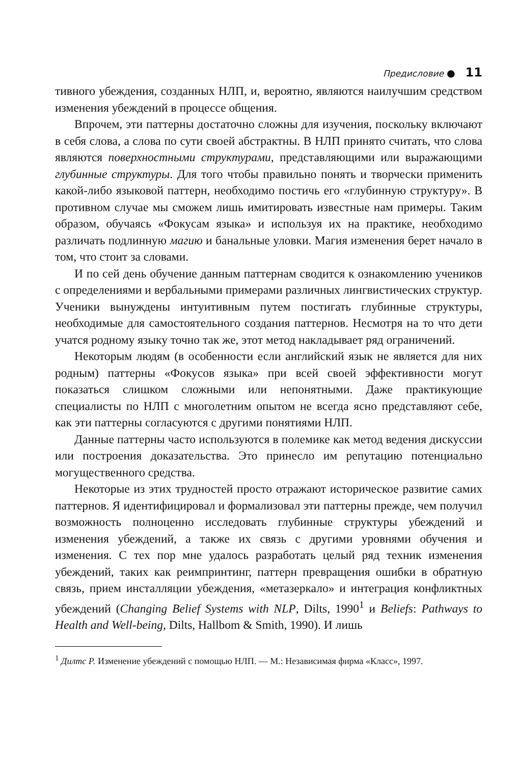Предисловие ● 11
тивного убеждения, созданных НЛП, и, вероятно, являются наилучшим средством изменения убеждений в процессе общения.
Впрочем, эти паттерны достаточно сложны для изучения, поскольку включают в себя слова, а слова по сути своей абстрактны. В НЛП принято считать, что слова являются поверхностными структурами, представляющими или выражающими глубинные структуры. Для того чтобы правильно понять и творчески применить какой-либо языковой паттерн, необходимо постичь его «глубинную структуру». В противном случае мы сможем лишь имитировать известные нам примеры. Таким образом, обучаясь «Фокусам языка» и используя их на практике, необходимо различать подлинную магию и банальные уловки. Магия изменения берет начало в том, что стоит за словами.
И по сей день обучение данным паттернам сводится к ознакомлению учеников с определениями и вербальными примерами различных лингвистических структур. Ученики вынуждены интуитивным путем постигать глубинные структуры, необходимые для самостоятельного создания паттернов. Несмотря на то что дети учатся родному языку точно так же, этот метод накладывает ряд ограничений.
Некоторым людям (в особенности если английский язык не является для них родным) паттерны «Фокусов языка» при всей своей эффективности могут показаться слишком сложными или непонятными. Даже практикующие специалисты по НЛП с многолетним опытом не всегда ясно представляют себе, как эти паттерны согласуются с другими понятиями НЛП.
Данные паттерны часто используются в полемике как метод ведения дискуссии или построения доказательства. Это принесло им репутацию потенциально могущественного средства.
Некоторые из этих трудностей просто отражают историческое развитие самих паттернов. Я идентифицировал и формализовал эти паттерны прежде, чем получил возможность полноценно исследовать глубинные структуры убеждений и изменения убеждений, а также их связь с другими уровнями обучения и изменения. С тех пор мне удалось разработать целый ряд техник изменения убеждений, таких как реимпринтинг, паттерн превращения ошибки в обратную связь, прием инсталляции убеждения, «метазеркало» и интеграция конфликтных убеждений (Changing Belief Systems with NLP, Dilts, 1990<sup>1</sup> и Beliefs: Pathways to Health and Well-being, Dilts, Hallbom & Smith, 1990). И лишь
<sup>1</sup> Дилтс Р. Изменение убеждений с помощью НЛП. — М.: Независимая фирма «Класс», 1997.